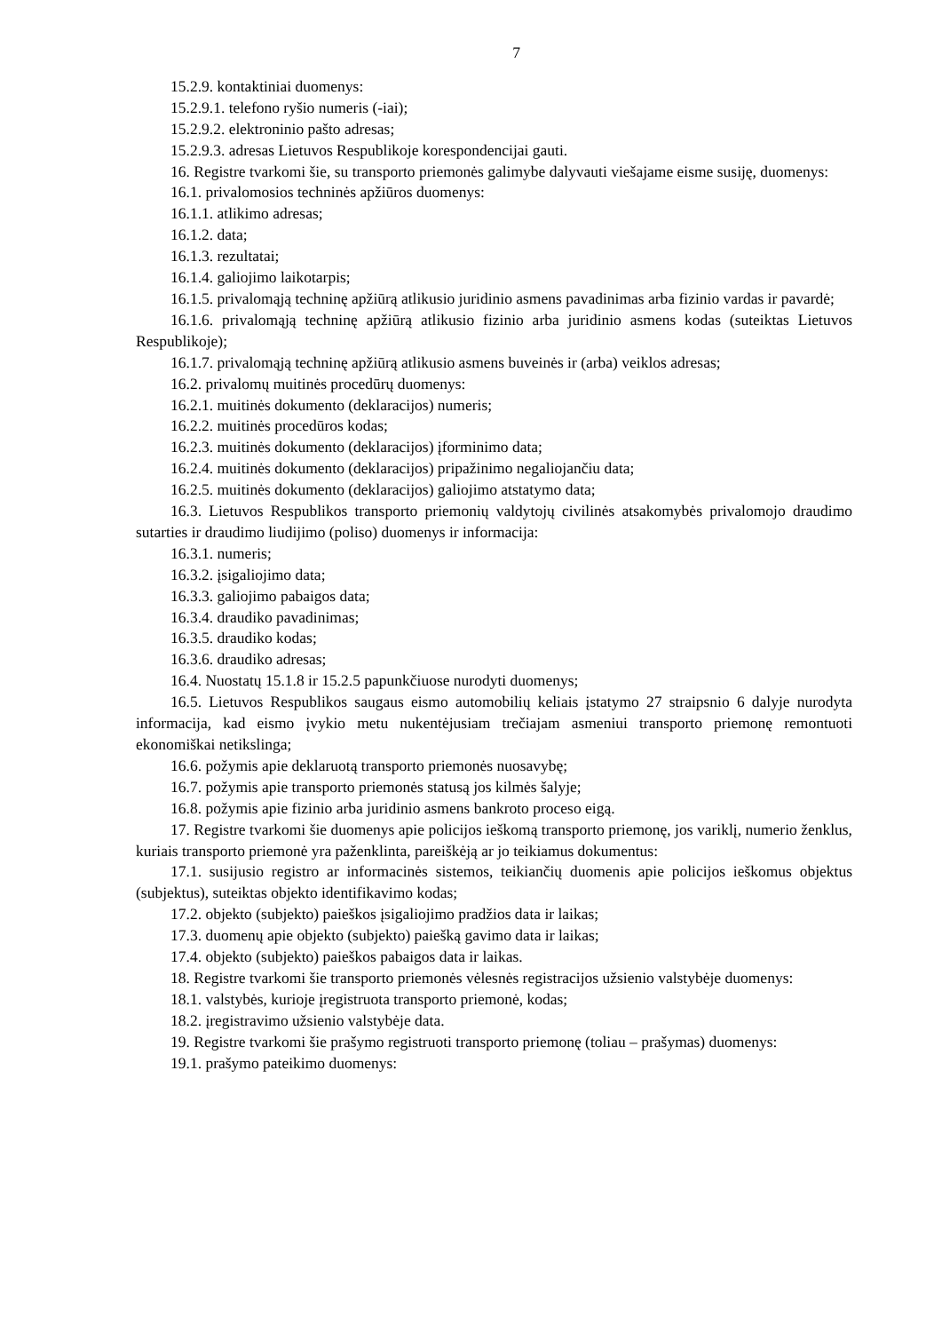7
15.2.9. kontaktiniai duomenys:
15.2.9.1. telefono ryšio numeris (-iai);
15.2.9.2. elektroninio pašto adresas;
15.2.9.3. adresas Lietuvos Respublikoje korespondencijai gauti.
16. Registre tvarkomi šie, su transporto priemonės galimybe dalyvauti viešajame eisme susiję, duomenys:
16.1. privalomosios techninės apžiūros duomenys:
16.1.1. atlikimo adresas;
16.1.2. data;
16.1.3. rezultatai;
16.1.4. galiojimo laikotarpis;
16.1.5. privalomąją techninę apžiūrą atlikusio juridinio asmens pavadinimas arba fizinio vardas ir pavardė;
16.1.6. privalomąją techninę apžiūrą atlikusio fizinio arba juridinio asmens kodas (suteiktas Lietuvos Respublikoje);
16.1.7. privalomąją techninę apžiūrą atlikusio asmens buveinės ir (arba) veiklos adresas;
16.2. privalomų muitinės procedūrų duomenys:
16.2.1. muitinės dokumento (deklaracijos) numeris;
16.2.2. muitinės procedūros kodas;
16.2.3. muitinės dokumento (deklaracijos) įforminimo data;
16.2.4. muitinės dokumento (deklaracijos) pripažinimo negaliojančiu data;
16.2.5. muitinės dokumento (deklaracijos) galiojimo atstatymo data;
16.3. Lietuvos Respublikos transporto priemonių valdytojų civilinės atsakomybės privalomojo draudimo sutarties ir draudimo liudijimo (poliso) duomenys ir informacija:
16.3.1. numeris;
16.3.2. įsigaliojimo data;
16.3.3. galiojimo pabaigos data;
16.3.4. draudiko pavadinimas;
16.3.5. draudiko kodas;
16.3.6. draudiko adresas;
16.4. Nuostatų 15.1.8 ir 15.2.5 papunkčiuose nurodyti duomenys;
16.5. Lietuvos Respublikos saugaus eismo automobilių keliais įstatymo 27 straipsnio 6 dalyje nurodyta informacija, kad eismo įvykio metu nukentėjusiam trečiajam asmeniui transporto priemonę remontuoti ekonomiškai netikslinga;
16.6. požymis apie deklaruotą transporto priemonės nuosavybę;
16.7. požymis apie transporto priemonės statusą jos kilmės šalyje;
16.8. požymis apie fizinio arba juridinio asmens bankroto proceso eigą.
17. Registre tvarkomi šie duomenys apie policijos ieškomą transporto priemonę, jos variklį, numerio ženklus, kuriais transporto priemonė yra paženklinta, pareiškėją ar jo teikiamus dokumentus:
17.1. susijusio registro ar informacinės sistemos, teikiančių duomenis apie policijos ieškomus objektus (subjektus), suteiktas objekto identifikavimo kodas;
17.2. objekto (subjekto) paieškos įsigaliojimo pradžios data ir laikas;
17.3. duomenų apie objekto (subjekto) paiešką gavimo data ir laikas;
17.4. objekto (subjekto) paieškos pabaigos data ir laikas.
18. Registre tvarkomi šie transporto priemonės vėlesnės registracijos užsienio valstybėje duomenys:
18.1. valstybės, kurioje įregistruota transporto priemonė, kodas;
18.2. įregistravimo užsienio valstybėje data.
19. Registre tvarkomi šie prašymo registruoti transporto priemonę (toliau – prašymas) duomenys:
19.1. prašymo pateikimo duomenys: